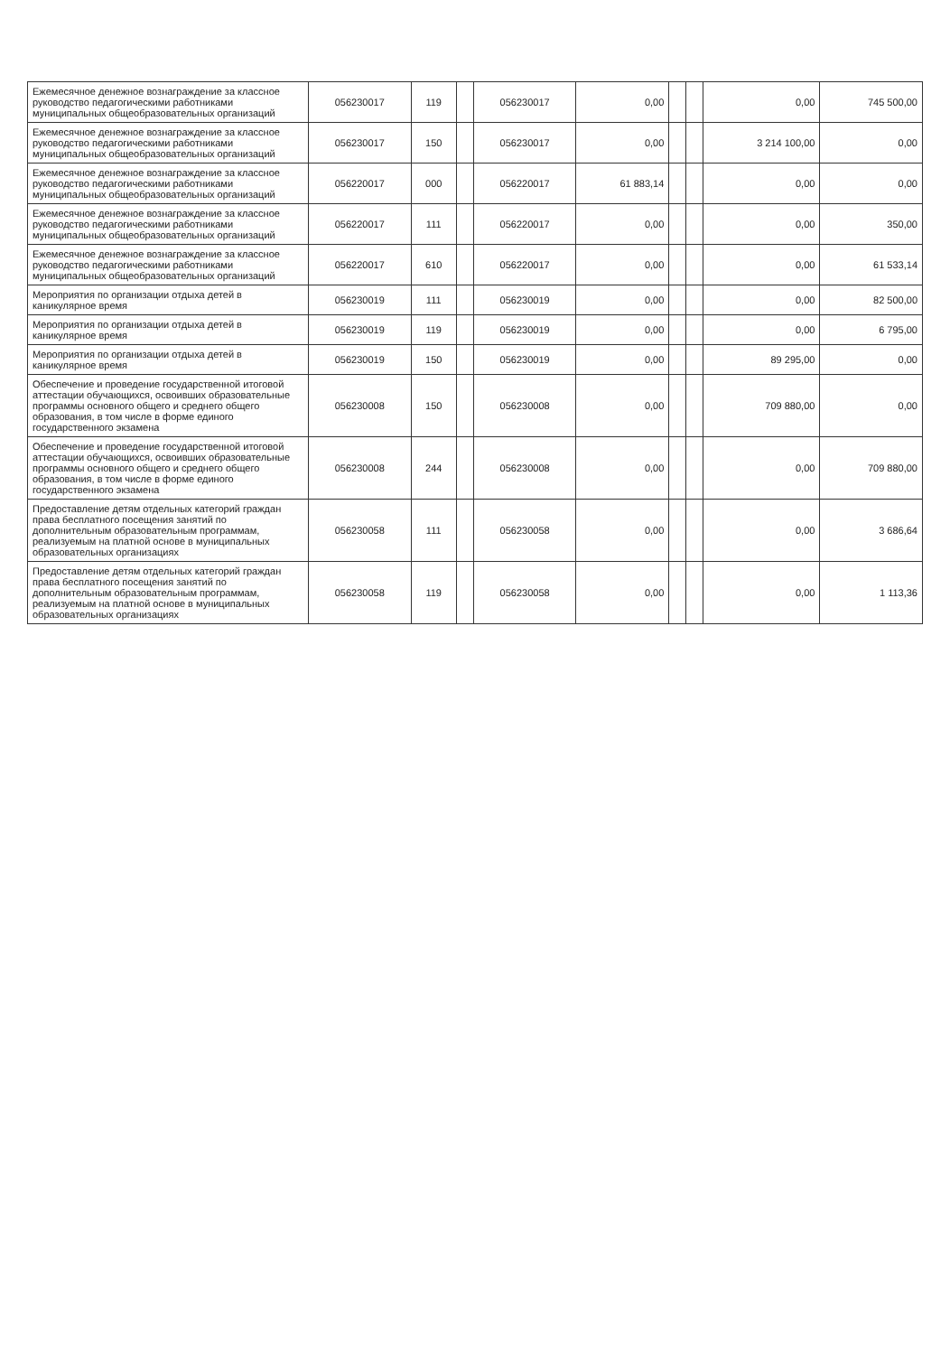| Ежемесячное денежное вознаграждение за классное руководство педагогическими работниками муниципальных общеобразовательных организаций | 056230017 | 119 | | 056230017 | 0,00 | | | 0,00 | 745 500,00 |
| Ежемесячное денежное вознаграждение за классное руководство педагогическими работниками муниципальных общеобразовательных организаций | 056230017 | 150 | | 056230017 | 0,00 | | | 3 214 100,00 | 0,00 |
| Ежемесячное денежное вознаграждение за классное руководство педагогическими работниками муниципальных общеобразовательных организаций | 056220017 | 000 | | 056220017 | 61 883,14 | | | 0,00 | 0,00 |
| Ежемесячное денежное вознаграждение за классное руководство педагогическими работниками муниципальных общеобразовательных организаций | 056220017 | 111 | | 056220017 | 0,00 | | | 0,00 | 350,00 |
| Ежемесячное денежное вознаграждение за классное руководство педагогическими работниками муниципальных общеобразовательных организаций | 056220017 | 610 | | 056220017 | 0,00 | | | 0,00 | 61 533,14 |
| Мероприятия по организации отдыха детей в каникулярное время | 056230019 | 111 | | 056230019 | 0,00 | | | 0,00 | 82 500,00 |
| Мероприятия по организации отдыха детей в каникулярное время | 056230019 | 119 | | 056230019 | 0,00 | | | 0,00 | 6 795,00 |
| Мероприятия по организации отдыха детей в каникулярное время | 056230019 | 150 | | 056230019 | 0,00 | | | 89 295,00 | 0,00 |
| Обеспечение и проведение государственной итоговой аттестации обучающихся, освоивших образовательные программы основного общего и среднего общего образования, в том числе в форме единого государственного экзамена | 056230008 | 150 | | 056230008 | 0,00 | | | 709 880,00 | 0,00 |
| Обеспечение и проведение государственной итоговой аттестации обучающихся, освоивших образовательные программы основного общего и среднего общего образования, в том числе в форме единого государственного экзамена | 056230008 | 244 | | 056230008 | 0,00 | | | 0,00 | 709 880,00 |
| Предоставление детям отдельных категорий граждан права бесплатного посещения занятий по дополнительным образовательным программам, реализуемым на платной основе в муниципальных образовательных организациях | 056230058 | 111 | | 056230058 | 0,00 | | | 0,00 | 3 686,64 |
| Предоставление детям отдельных категорий граждан права бесплатного посещения занятий по дополнительным образовательным программам, реализуемым на платной основе в муниципальных образовательных организациях | 056230058 | 119 | | 056230058 | 0,00 | | | 0,00 | 1 113,36 |